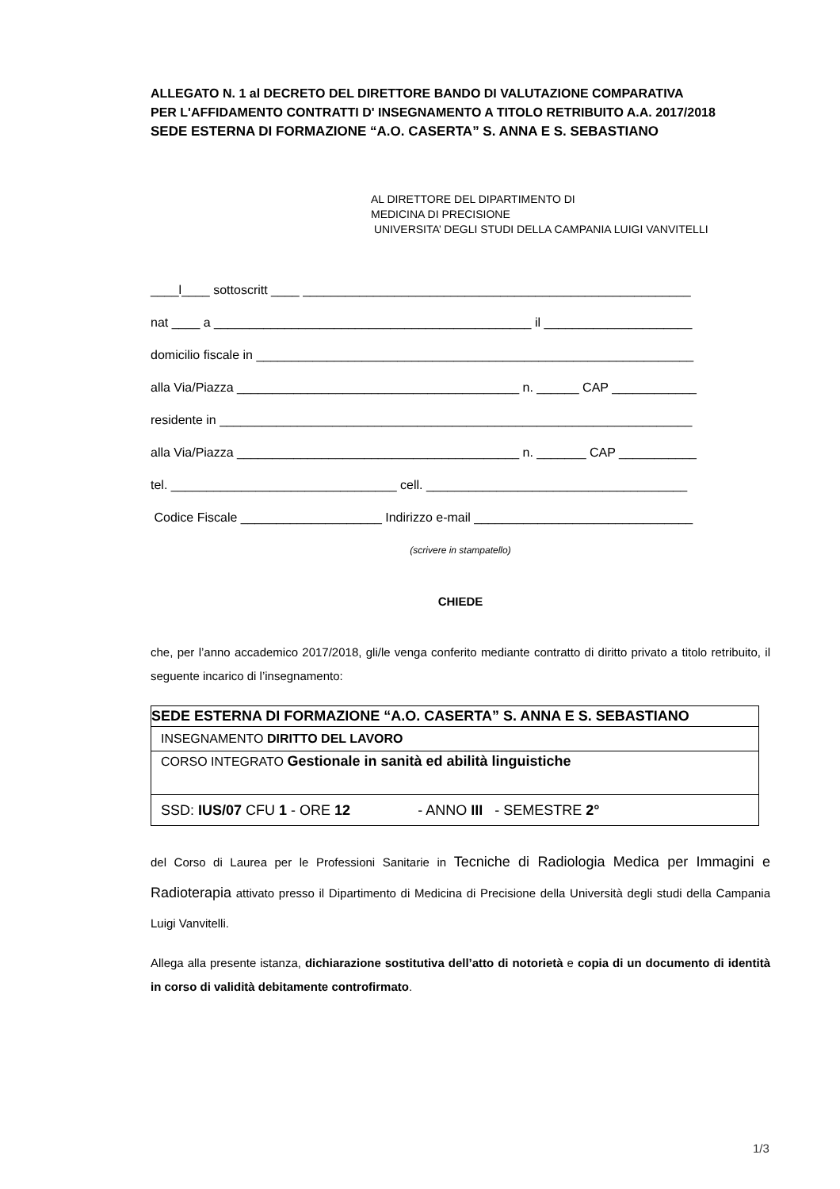ALLEGATO N. 1 al DECRETO DEL DIRETTORE BANDO DI VALUTAZIONE COMPARATIVA
PER L'AFFIDAMENTO CONTRATTI D' INSEGNAMENTO A TITOLO RETRIBUITO A.A. 2017/2018
SEDE ESTERNA DI FORMAZIONE “A.O. CASERTA” S. ANNA E S. SEBASTIANO
AL DIRETTORE DEL DIPARTIMENTO DI
MEDICINA DI PRECISIONE
UNIVERSITA’ DEGLI STUDI DELLA CAMPANIA LUIGI VANVITELLI
____l____ sottoscritt ____ _______________________________________________________
nat ____ a _____________________________________________ il _____________________
domicilio fiscale in ______________________________________________________________
alla Via/Piazza ________________________________________ n. ______ CAP ____________
residente in ___________________________________________________________________
alla Via/Piazza ________________________________________ n. _______ CAP ___________
tel. ________________________________ cell. _____________________________________
Codice Fiscale ____________________ Indirizzo e-mail _______________________________
(scrivere in stampatello)
CHIEDE
che, per l’anno accademico 2017/2018, gli/le venga conferito mediante contratto di diritto privato a titolo retribuito, il seguente incarico di l’insegnamento:
| SEDE ESTERNA DI FORMAZIONE “A.O. CASERTA” S. ANNA E S. SEBASTIANO |
| --- |
| INSEGNAMENTO DIRITTO DEL LAVORO |
| CORSO INTEGRATO Gestionale in sanità ed abilità linguistiche |
| SSD: IUS/07 CFU 1 - ORE 12 - ANNO III - SEMESTRE 2° |
del Corso di Laurea per le Professioni Sanitarie in Tecniche di Radiologia Medica per Immagini e Radioterapia attivato presso il Dipartimento di Medicina di Precisione della Università degli studi della Campania Luigi Vanvitelli.
Allega alla presente istanza, dichiarazione sostitutiva dell’atto di notorietà e copia di un documento di identità in corso di validità debitamente controfirmato.
1/3